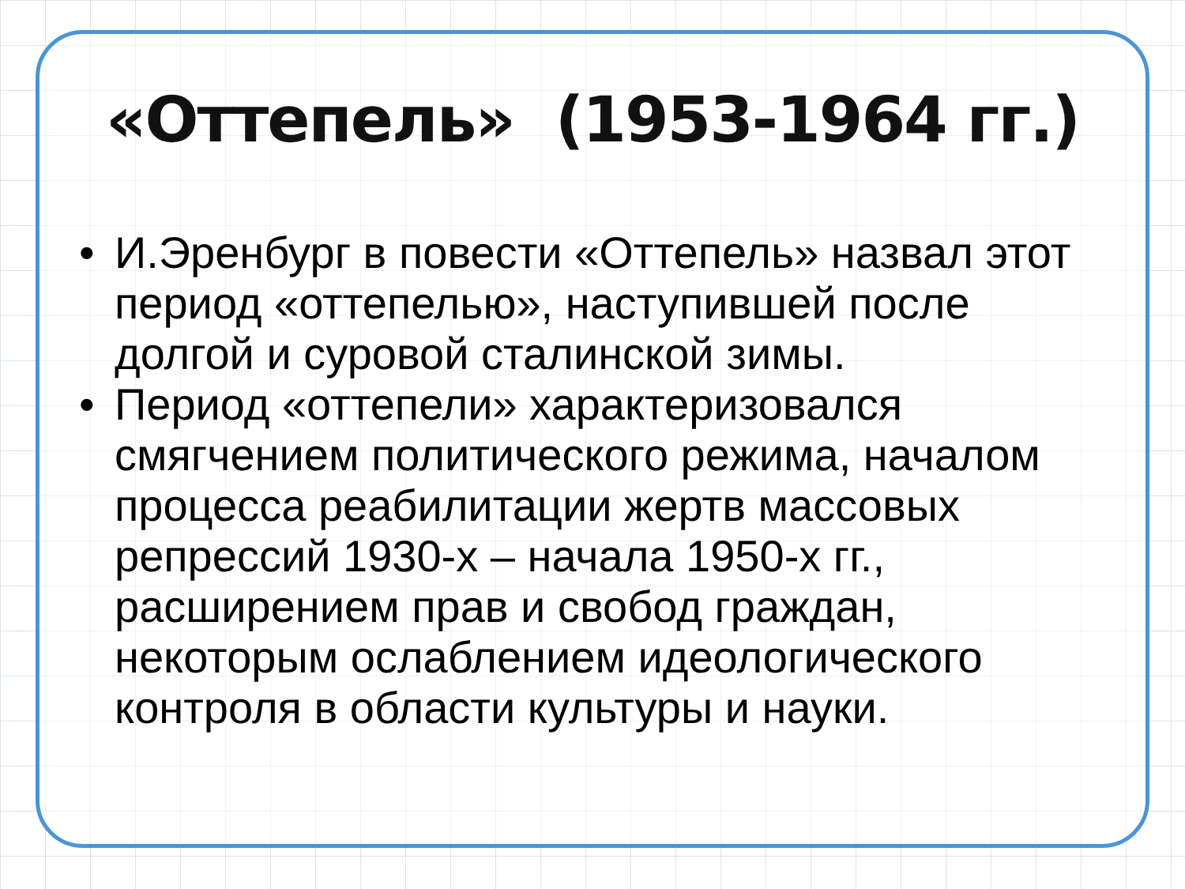«Оттепель» (1953-1964 гг.)
• И.Эренбург в повести «Оттепель» назвал этот период «оттепелью», наступившей после долгой и суровой сталинской зимы.
• Период «оттепели» характеризовался смягчением политического режима, началом процесса реабилитации жертв массовых репрессий 1930-х – начала 1950-х гг., расширением прав и свобод граждан, некоторым ослаблением идеологического контроля в области культуры и науки.